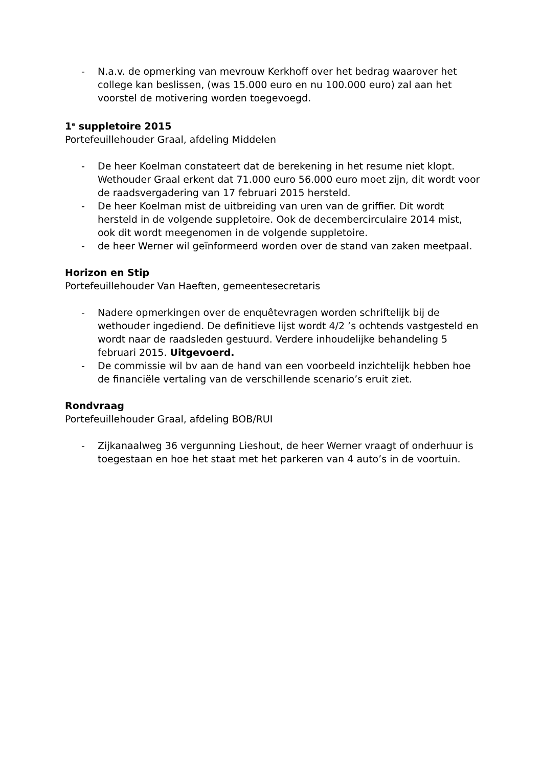- N.a.v. de opmerking van mevrouw Kerkhoff over het bedrag waarover het college kan beslissen, (was 15.000 euro en nu 100.000 euro) zal aan het voorstel de motivering worden toegevoegd.
1<sup>e</sup> suppletoire 2015
Portefeuillehouder Graal, afdeling Middelen
- De heer Koelman constateert dat de berekening in het resume niet klopt. Wethouder Graal erkent dat 71.000 euro 56.000 euro moet zijn, dit wordt voor de raadsvergadering van 17 februari 2015 hersteld.
- De heer Koelman mist de uitbreiding van uren van de griffier. Dit wordt hersteld in de volgende suppletoire. Ook de decembercirculaire 2014 mist, ook dit wordt meegenomen in de volgende suppletoire.
- de heer Werner wil geïnformeerd worden over de stand van zaken meetpaal.
Horizon en Stip
Portefeuillehouder Van Haeften, gemeentesecretaris
- Nadere opmerkingen over de enquêtevragen worden schriftelijk bij de wethouder ingediend. De definitieve lijst wordt 4/2 ’s ochtends vastgesteld en wordt naar de raadsleden gestuurd. Verdere inhoudelijke behandeling 5 februari 2015. Uitgevoerd.
- De commissie wil bv aan de hand van een voorbeeld inzichtelijk hebben hoe de financiële vertaling van de verschillende scenario’s eruit ziet.
Rondvraag
Portefeuillehouder Graal, afdeling BOB/RUI
- Zijkanaalweg 36 vergunning Lieshout, de heer Werner vraagt of onderhuur is toegestaan en hoe het staat met het parkeren van 4 auto’s in de voortuin.